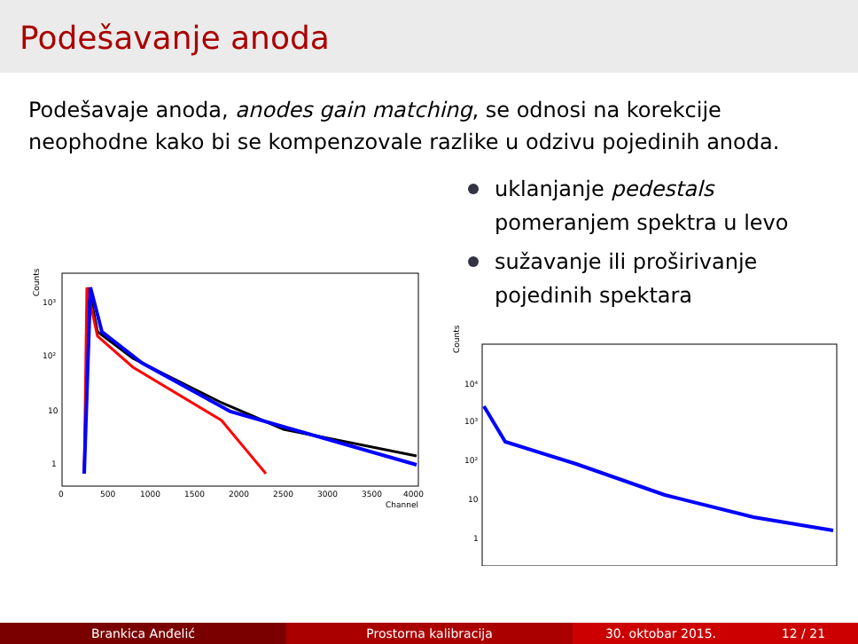Podešavanje anoda
Podešavaje anoda, anodes gain matching, se odnosi na korekcije neophodne kako bi se kompenzovale razlike u odzivu pojedinih anoda.
Counts
10³
10²
10
1
0
500
1000
1500
2000
2500
3000
3500
4000
Channel
uklanjanje pedestals pomeranjem spektra u levo
sužavanje ili proširivanje pojedinih spektara
Counts
10⁴
10³
10²
10
1
Brankica Anđelić Prostorna kalibracija 30. oktobar 2015. 12 / 21